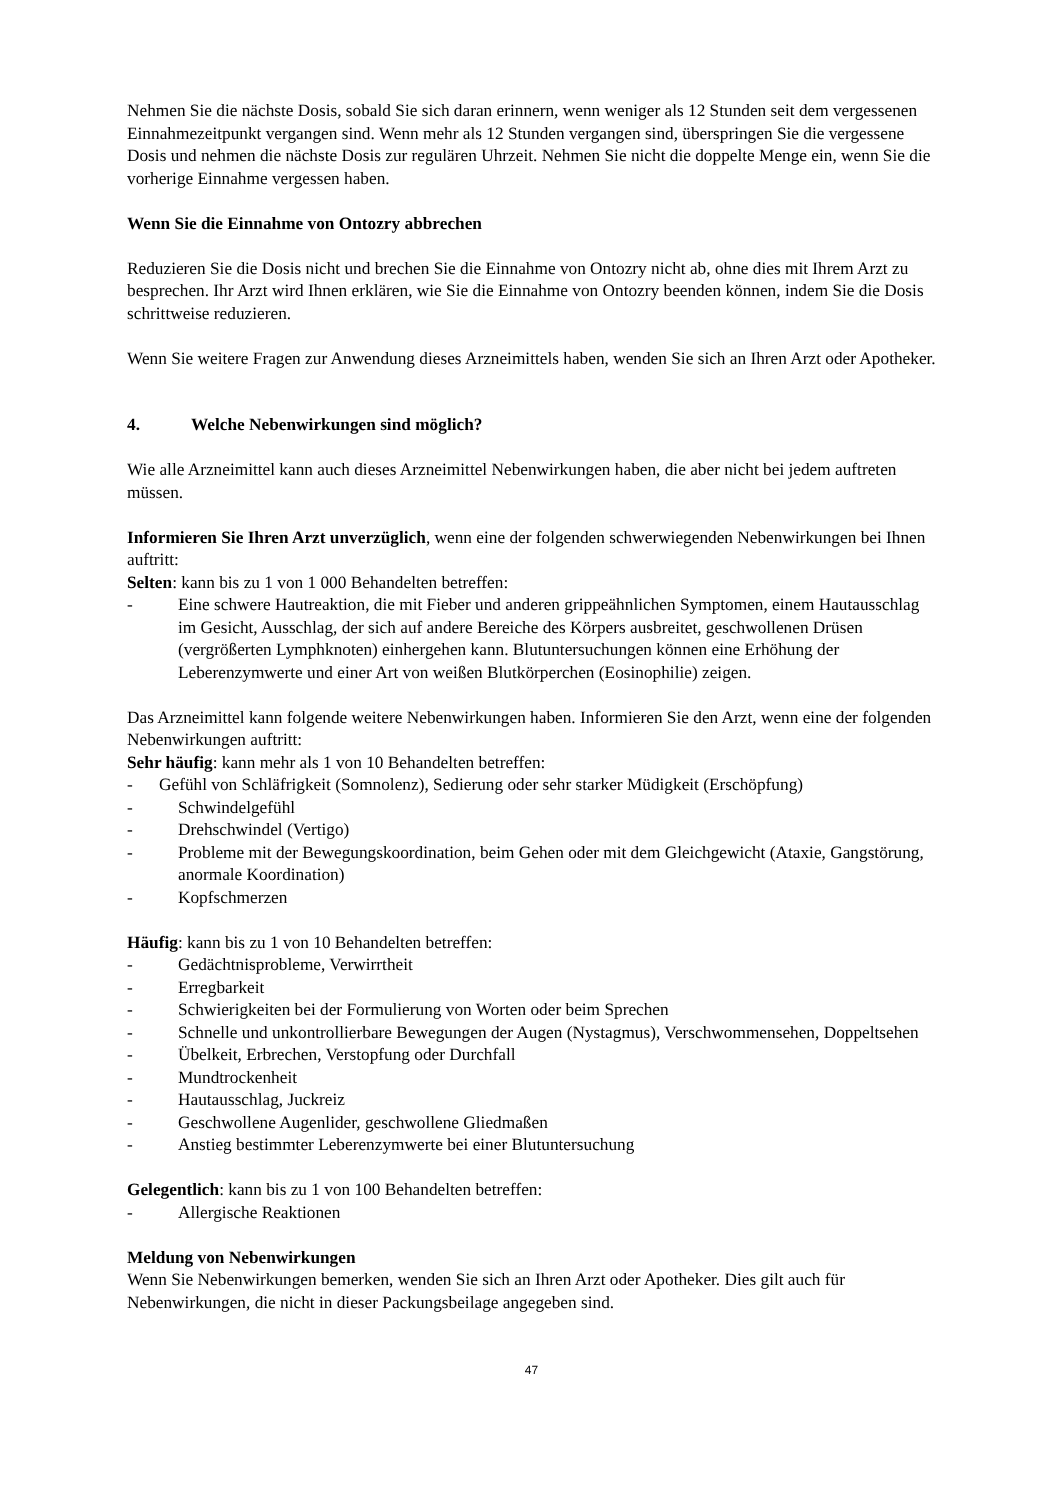Nehmen Sie die nächste Dosis, sobald Sie sich daran erinnern, wenn weniger als 12 Stunden seit dem vergessenen Einnahmezeitpunkt vergangen sind. Wenn mehr als 12 Stunden vergangen sind, überspringen Sie die vergessene Dosis und nehmen die nächste Dosis zur regulären Uhrzeit. Nehmen Sie nicht die doppelte Menge ein, wenn Sie die vorherige Einnahme vergessen haben.
Wenn Sie die Einnahme von Ontozry abbrechen
Reduzieren Sie die Dosis nicht und brechen Sie die Einnahme von Ontozry nicht ab, ohne dies mit Ihrem Arzt zu besprechen. Ihr Arzt wird Ihnen erklären, wie Sie die Einnahme von Ontozry beenden können, indem Sie die Dosis schrittweise reduzieren.
Wenn Sie weitere Fragen zur Anwendung dieses Arzneimittels haben, wenden Sie sich an Ihren Arzt oder Apotheker.
4. Welche Nebenwirkungen sind möglich?
Wie alle Arzneimittel kann auch dieses Arzneimittel Nebenwirkungen haben, die aber nicht bei jedem auftreten müssen.
Informieren Sie Ihren Arzt unverzüglich, wenn eine der folgenden schwerwiegenden Nebenwirkungen bei Ihnen auftritt:
Selten: kann bis zu 1 von 1 000 Behandelten betreffen:
- Eine schwere Hautreaktion, die mit Fieber und anderen grippeähnlichen Symptomen, einem Hautausschlag im Gesicht, Ausschlag, der sich auf andere Bereiche des Körpers ausbreitet, geschwollenen Drüsen (vergrößerten Lymphknoten) einhergehen kann. Blutuntersuchungen können eine Erhöhung der Leberenzymwerte und einer Art von weißen Blutkörperchen (Eosinophilie) zeigen.
Das Arzneimittel kann folgende weitere Nebenwirkungen haben. Informieren Sie den Arzt, wenn eine der folgenden Nebenwirkungen auftritt:
Sehr häufig: kann mehr als 1 von 10 Behandelten betreffen:
- Gefühl von Schläfrigkeit (Somnolenz), Sedierung oder sehr starker Müdigkeit (Erschöpfung)
- Schwindelgefühl
- Drehschwindel (Vertigo)
- Probleme mit der Bewegungskoordination, beim Gehen oder mit dem Gleichgewicht (Ataxie, Gangstörung, anormale Koordination)
- Kopfschmerzen
Häufig: kann bis zu 1 von 10 Behandelten betreffen:
- Gedächtnisprobleme, Verwirrtheit
- Erregbarkeit
- Schwierigkeiten bei der Formulierung von Worten oder beim Sprechen
- Schnelle und unkontrollierbare Bewegungen der Augen (Nystagmus), Verschwommensehen, Doppeltsehen
- Übelkeit, Erbrechen, Verstopfung oder Durchfall
- Mundtrockenheit
- Hautausschlag, Juckreiz
- Geschwollene Augenlider, geschwollene Gliedmaßen
- Anstieg bestimmter Leberenzymwerte bei einer Blutuntersuchung
Gelegentlich: kann bis zu 1 von 100 Behandelten betreffen:
- Allergische Reaktionen
Meldung von Nebenwirkungen
Wenn Sie Nebenwirkungen bemerken, wenden Sie sich an Ihren Arzt oder Apotheker. Dies gilt auch für Nebenwirkungen, die nicht in dieser Packungsbeilage angegeben sind.
47